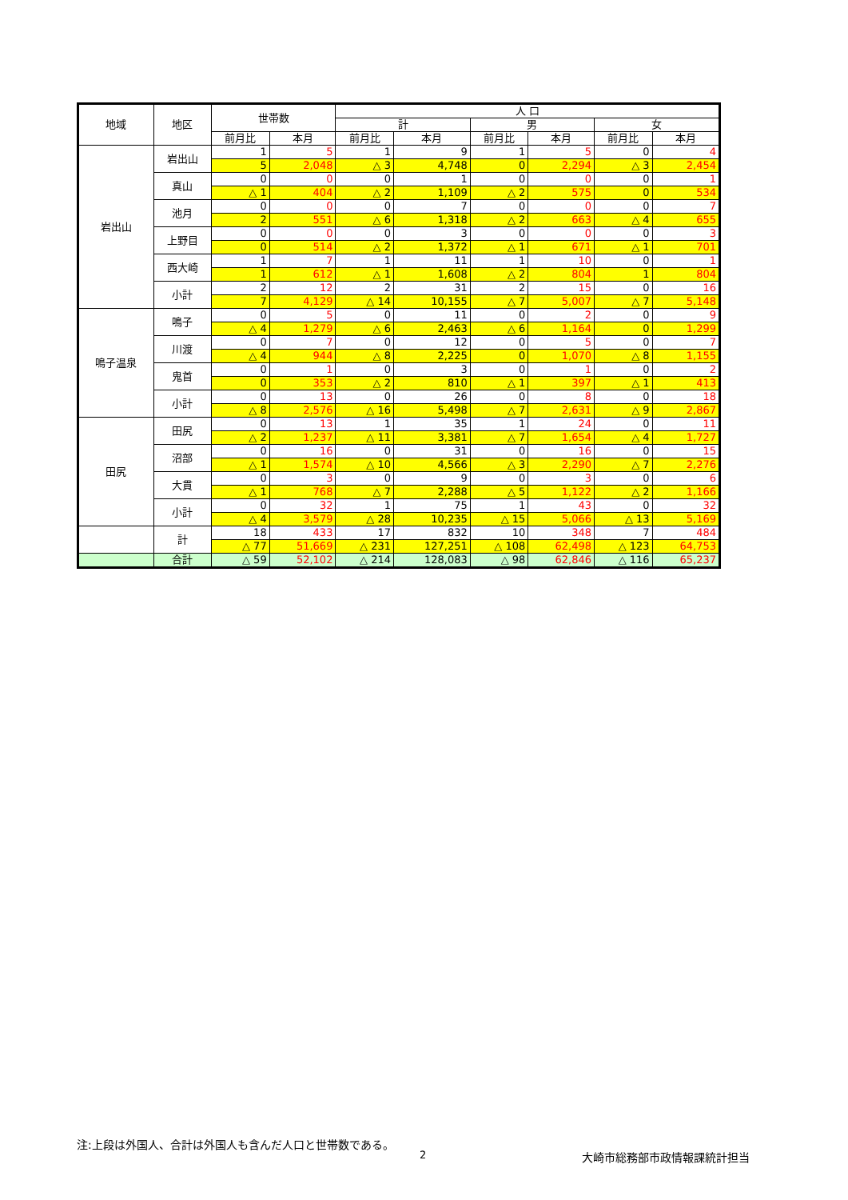| 地域 | 地区 | 世帯数 | | 人 口 | | | | | |
| --- | --- | --- | --- | --- | --- | --- | --- | --- | --- |
| | | | | 計 | | 男 | | 女 | |
| | | 前月比 | 本月 | 前月比 | 本月 | 前月比 | 本月 | 前月比 | 本月 |
| 岩出山 | 岩出山 | 1 | 5 | 1 | 9 | 1 | 5 | 0 | 4 |
| | | 5 | 2,048 | △ 3 | 4,748 | 0 | 2,294 | △ 3 | 2,454 |
| | 真山 | 0 | 0 | 0 | 1 | 0 | 0 | 0 | 1 |
| | | △ 1 | 404 | △ 2 | 1,109 | △ 2 | 575 | 0 | 534 |
| | 池月 | 0 | 0 | 0 | 7 | 0 | 0 | 0 | 7 |
| | | 2 | 551 | △ 6 | 1,318 | △ 2 | 663 | △ 4 | 655 |
| | 上野目 | 0 | 0 | 0 | 3 | 0 | 0 | 0 | 3 |
| | | 0 | 514 | △ 2 | 1,372 | △ 1 | 671 | △ 1 | 701 |
| | 西大崎 | 1 | 7 | 1 | 11 | 1 | 10 | 0 | 1 |
| | | 1 | 612 | △ 1 | 1,608 | △ 2 | 804 | 1 | 804 |
| | 小計 | 2 | 12 | 2 | 31 | 2 | 15 | 0 | 16 |
| | | 7 | 4,129 | △ 14 | 10,155 | △ 7 | 5,007 | △ 7 | 5,148 |
| 鳴子温泉 | 鳴子 | 0 | 5 | 0 | 11 | 0 | 2 | 0 | 9 |
| | | △ 4 | 1,279 | △ 6 | 2,463 | △ 6 | 1,164 | 0 | 1,299 |
| | 川渡 | 0 | 7 | 0 | 12 | 0 | 5 | 0 | 7 |
| | | △ 4 | 944 | △ 8 | 2,225 | 0 | 1,070 | △ 8 | 1,155 |
| | 鬼首 | 0 | 1 | 0 | 3 | 0 | 1 | 0 | 2 |
| | | 0 | 353 | △ 2 | 810 | △ 1 | 397 | △ 1 | 413 |
| | 小計 | 0 | 13 | 0 | 26 | 0 | 8 | 0 | 18 |
| | | △ 8 | 2,576 | △ 16 | 5,498 | △ 7 | 2,631 | △ 9 | 2,867 |
| 田尻 | 田尻 | 0 | 13 | 1 | 35 | 1 | 24 | 0 | 11 |
| | | △ 2 | 1,237 | △ 11 | 3,381 | △ 7 | 1,654 | △ 4 | 1,727 |
| | 沼部 | 0 | 16 | 0 | 31 | 0 | 16 | 0 | 15 |
| | | △ 1 | 1,574 | △ 10 | 4,566 | △ 3 | 2,290 | △ 7 | 2,276 |
| | 大貫 | 0 | 3 | 0 | 9 | 0 | 3 | 0 | 6 |
| | | △ 1 | 768 | △ 7 | 2,288 | △ 5 | 1,122 | △ 2 | 1,166 |
| | 小計 | 0 | 32 | 1 | 75 | 1 | 43 | 0 | 32 |
| | | △ 4 | 3,579 | △ 28 | 10,235 | △ 15 | 5,066 | △ 13 | 5,169 |
| | 計 | 18 | 433 | 17 | 832 | 10 | 348 | 7 | 484 |
| | | △ 77 | 51,669 | △ 231 | 127,251 | △ 108 | 62,498 | △ 123 | 64,753 |
| | 合計 | △ 59 | 52,102 | △ 214 | 128,083 | △ 98 | 62,846 | △ 116 | 65,237 |
注:上段は外国人、合計は外国人も含んだ人口と世帯数である。
2 大崎市総務部市政情報課統計担当